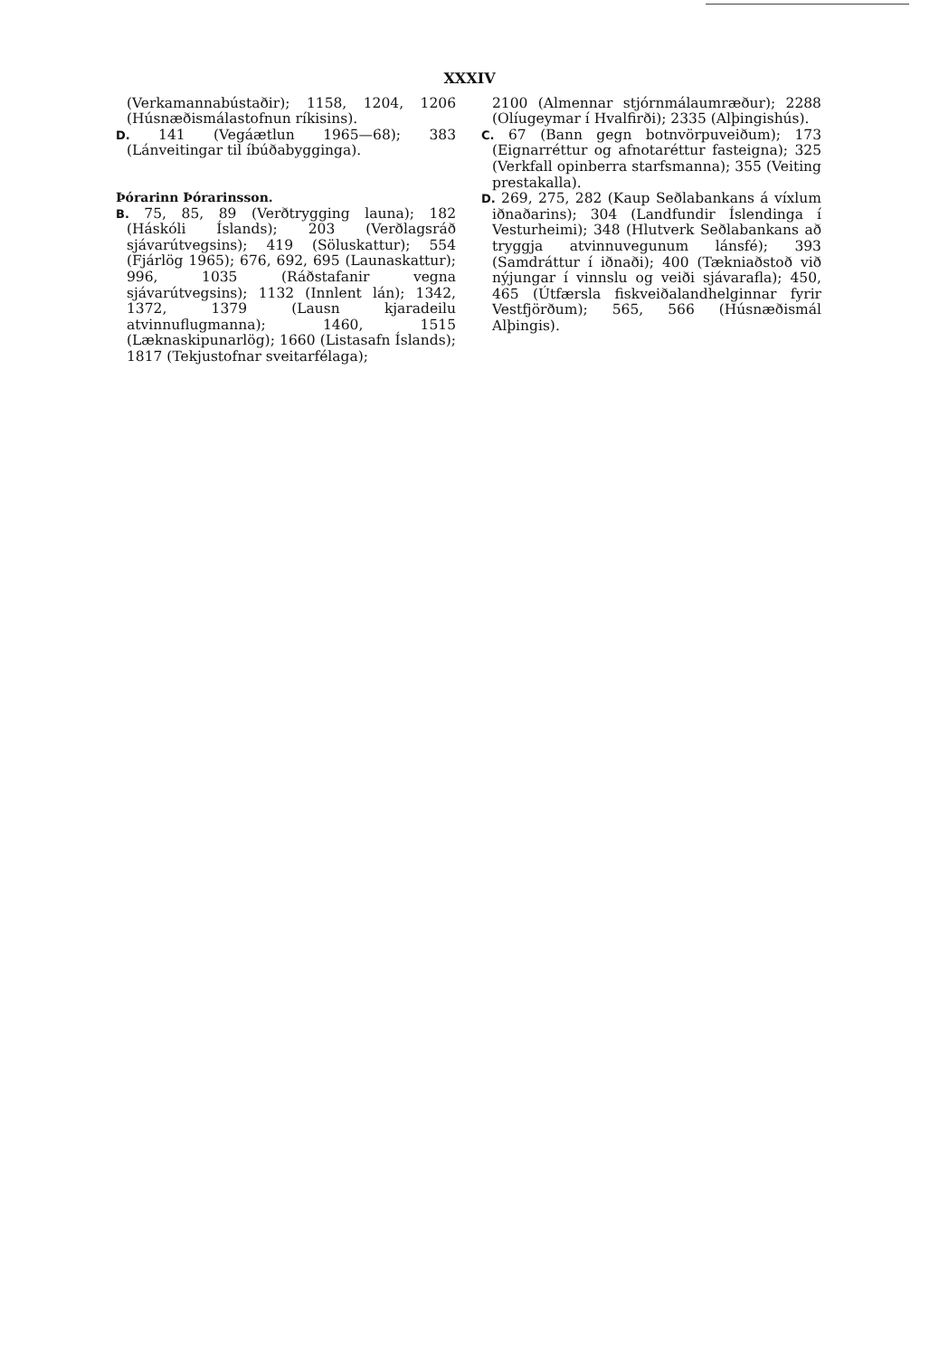XXXIV
(Verkamannabústaðir); 1158, 1204, 1206 (Húsnæðismálastofnun ríkisins).
D. 141 (Vegáætlun 1965—68); 383 (Lánveitingar til íbúðabygginga).
Þórarinn Þórarinsson.
B. 75, 85, 89 (Verðtrygging launa); 182 (Háskóli Íslands); 203 (Verðlagsráð sjávarútvegsins); 419 (Söluskattur); 554 (Fjárlög 1965); 676, 692, 695 (Launaskattur); 996, 1035 (Ráðstafanir vegna sjávarútvegsins); 1132 (Innlent lán); 1342, 1372, 1379 (Lausn kjaradeilu atvinnuflugmanna); 1460, 1515 (Læknaskipunarlög); 1660 (Listasafn Íslands); 1817 (Tekjustofnar sveitarfélaga);
2100 (Almennar stjórnmálaumræður); 2288 (Olíugeymar í Hvalfirði); 2335 (Alþingishús).
C. 67 (Bann gegn botnvörpuveiðum); 173 (Eignarréttur og afnotaréttur fasteigna); 325 (Verkfall opinberra starfsmanna); 355 (Veiting prestakalla).
D. 269, 275, 282 (Kaup Seðlabankans á víxlum iðnaðarins); 304 (Landfundir Íslendinga í Vesturheimi); 348 (Hlutverk Seðlabankans að tryggja atvinnuvegunum lánsfé); 393 (Samdráttur í iðnaði); 400 (Tækniaðstoð við nýjungar í vinnslu og veiði sjávarafla); 450, 465 (Útfærsla fiskveiðalandhelginnar fyrir Vestfjörðum); 565, 566 (Húsnæðismál Alþingis).